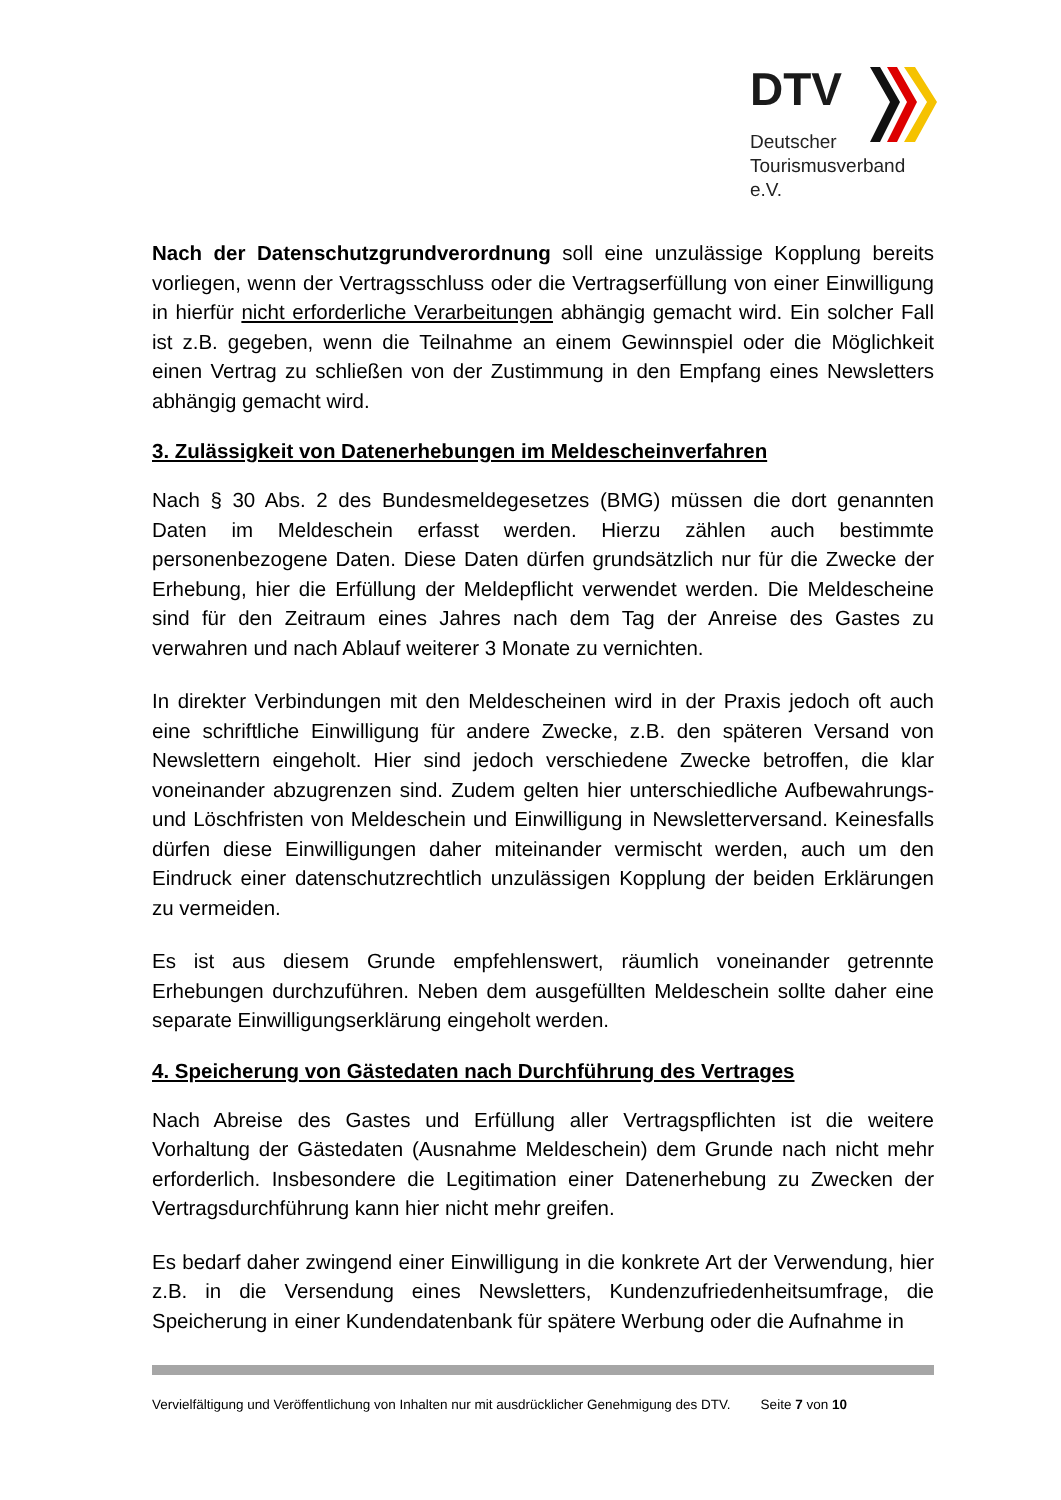DTV
Deutscher
Tourismusverband e.V.
Nach der Datenschutzgrundverordnung soll eine unzulässige Kopplung bereits vorliegen, wenn der Vertragsschluss oder die Vertragserfüllung von einer Einwilligung in hierfür nicht erforderliche Verarbeitungen abhängig gemacht wird. Ein solcher Fall ist z.B. gegeben, wenn die Teilnahme an einem Gewinnspiel oder die Möglichkeit einen Vertrag zu schließen von der Zustimmung in den Empfang eines Newsletters abhängig gemacht wird.
3. Zulässigkeit von Datenerhebungen im Meldescheinverfahren
Nach § 30 Abs. 2 des Bundesmeldegesetzes (BMG) müssen die dort genannten Daten im Meldeschein erfasst werden. Hierzu zählen auch bestimmte personenbezogene Daten. Diese Daten dürfen grundsätzlich nur für die Zwecke der Erhebung, hier die Erfüllung der Meldepflicht verwendet werden. Die Meldescheine sind für den Zeitraum eines Jahres nach dem Tag der Anreise des Gastes zu verwahren und nach Ablauf weiterer 3 Monate zu vernichten.
In direkter Verbindungen mit den Meldescheinen wird in der Praxis jedoch oft auch eine schriftliche Einwilligung für andere Zwecke, z.B. den späteren Versand von Newslettern eingeholt. Hier sind jedoch verschiedene Zwecke betroffen, die klar voneinander abzugrenzen sind. Zudem gelten hier unterschiedliche Aufbewahrungs- und Löschfristen von Meldeschein und Einwilligung in Newsletterversand. Keinesfalls dürfen diese Einwilligungen daher miteinander vermischt werden, auch um den Eindruck einer datenschutzrechtlich unzulässigen Kopplung der beiden Erklärungen zu vermeiden.
Es ist aus diesem Grunde empfehlenswert, räumlich voneinander getrennte Erhebungen durchzuführen. Neben dem ausgefüllten Meldeschein sollte daher eine separate Einwilligungserklärung eingeholt werden.
4. Speicherung von Gästedaten nach Durchführung des Vertrages
Nach Abreise des Gastes und Erfüllung aller Vertragspflichten ist die weitere Vorhaltung der Gästedaten (Ausnahme Meldeschein) dem Grunde nach nicht mehr erforderlich. Insbesondere die Legitimation einer Datenerhebung zu Zwecken der Vertragsdurchführung kann hier nicht mehr greifen.
Es bedarf daher zwingend einer Einwilligung in die konkrete Art der Verwendung, hier z.B. in die Versendung eines Newsletters, Kundenzufriedenheitsumfrage, die Speicherung in einer Kundendatenbank für spätere Werbung oder die Aufnahme in
Vervielfältigung und Veröffentlichung von Inhalten nur mit ausdrücklicher Genehmigung des DTV. Seite 7 von 10